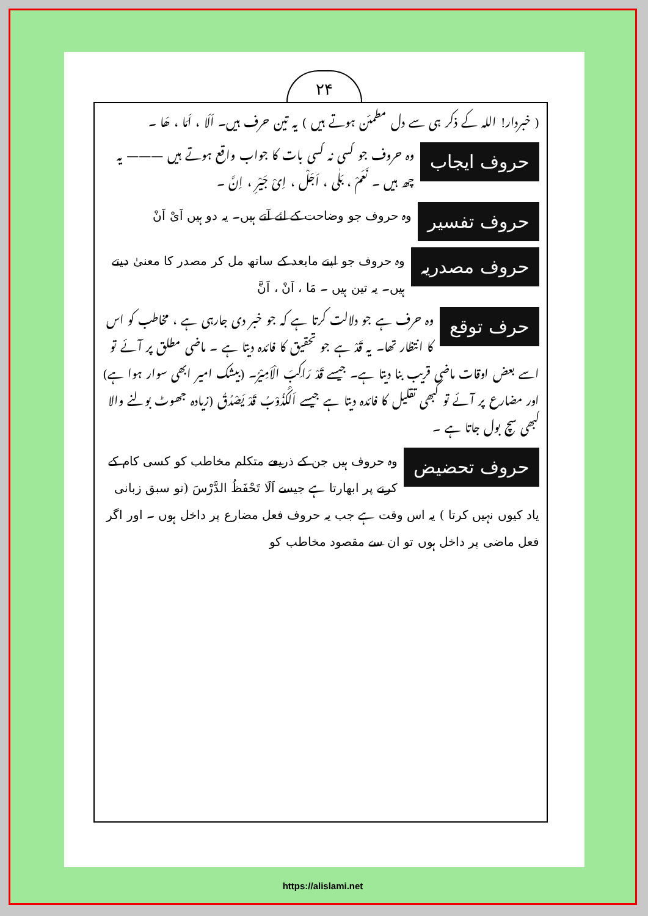۲۴
( خبردار! اللہ کے ذکر ہی سے دل مطمئن ہوتے ہیں ) یہ تین حرف ہیں۔ اَلَا ، اَمَا ، ھَا ۔
حروف ایجاب وہ حروف جو کسی نہ کسی بات کا جواب واقع ہوتے ہیں ——— یہ چھ ہیں ۔ نَعَمْ ، بَلٰی ، اَجَلْ ، اِیْ جَیْرِ ، اِنَّ ۔
حروف تفسیر وہ حروف جو وضاحت کے لئے آتے ہیں۔ یہ دو ہیں اَیْ اَنْ
حروف مصدریہ وہ حروف جو اپنے مابعد کے ساتھ مل کر مصدر کا معنیٰ دیتے ہیں۔ یہ تین ہیں ۔ مَا ، اَنْ ، اَنَّ
حرف توقع وہ حرف ہے جو دلالت کرتا ہے کہ جو خبر دی جارہی ہے ، مخاطب کو اس کا انتظار تھا۔ یہ قَدْ ہے جو تحقیق کا فائدہ دیتا ہے ۔ ماضی مطلق پر آئے تو اسے بعض اوقات ماضی قریب بنا دیتا ہے۔ جیسے قَدْ رَاکِبَ الْاَمِیْرُ۔ (بیشک امیر ابھی سوار ہوا ہے) اور مضارع پر آئے تو کبھی تقلیل کا فائدہ دیتا ہے جیسے اَلْکَذُوْبُ قَدْ یَصْدُقُ (زیادہ جھوٹ بولنے والا کبھی سچ بول جاتا ہے ۔
حروف تحضیض وہ حروف ہیں جن کے ذریعے متکلم مخاطب کو کسی کام کے کرنے پر ابھارتا ہے جیسے اَلَا تَحْفَظُ الدَّرْسَ (تو سبق زبانی یاد کیوں نہیں کرتا ) یہ اس وقت ہے جب یہ حروف فعل مضارع پر داخل ہوں ۔ اور اگر فعل ماضی پر داخل ہوں تو ان سے مقصود مخاطب کو
https://alislami.net